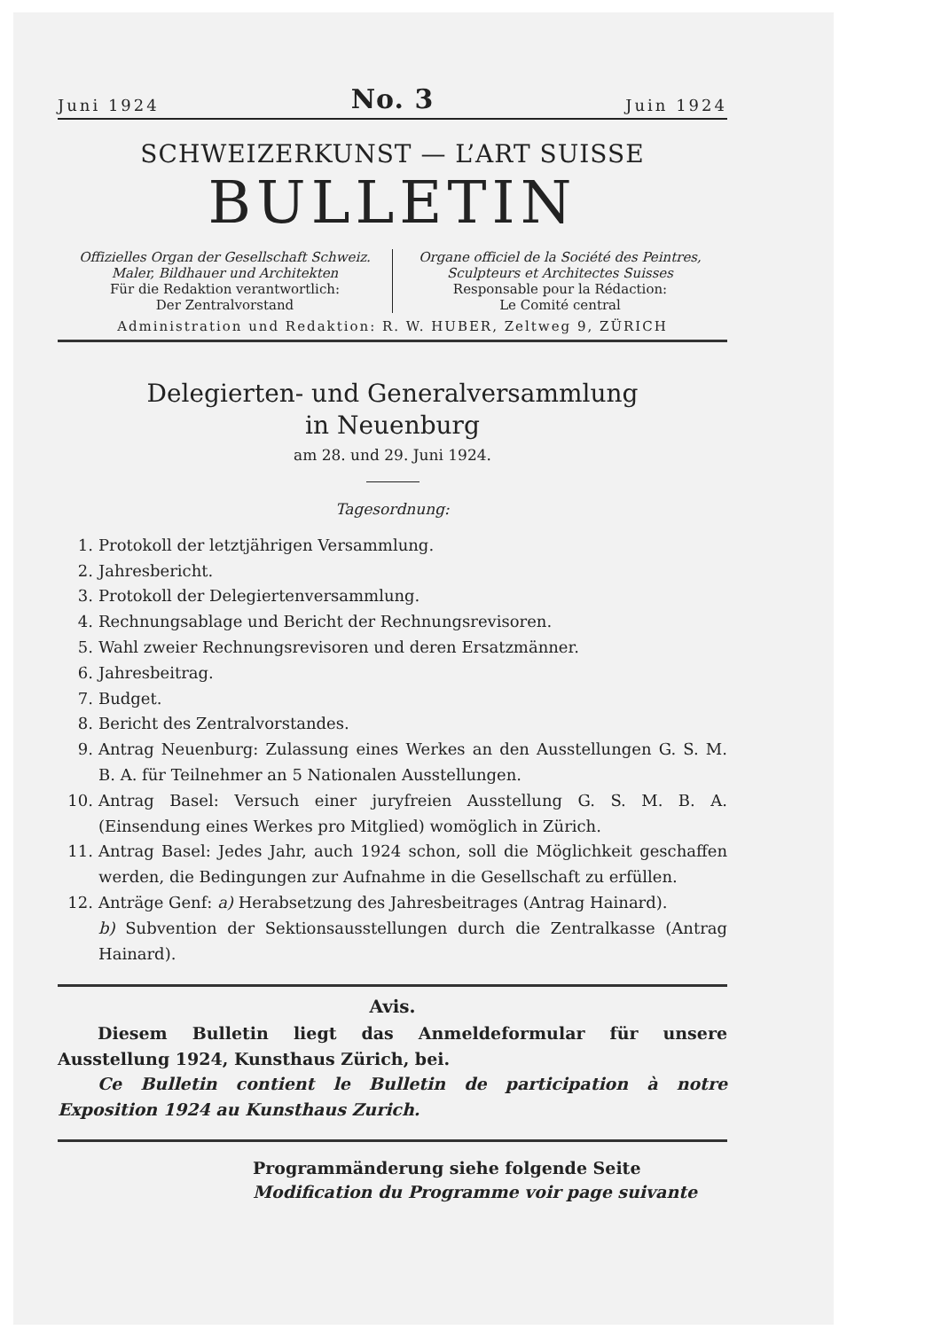Juni 1924 No. 3 Juin 1924
SCHWEIZERKUNST — L’ART SUISSE
BULLETIN
Offizielles Organ der Gesellschaft Schweiz.
Maler, Bildhauer und Architekten
Für die Redaktion verantwortlich:
Der Zentralvorstand
Organe officiel de la Société des Peintres,
Sculpteurs et Architectes Suisses
Responsable pour la Rédaction:
Le Comité central
Administration und Redaktion: R. W. HUBER, Zeltweg 9, ZÜRICH
Delegierten- und Generalversammlung
in Neuenburg
am 28. und 29. Juni 1924.
Tagesordnung:
1. Protokoll der letztjährigen Versammlung.
2. Jahresbericht.
3. Protokoll der Delegiertenversammlung.
4. Rechnungsablage und Bericht der Rechnungsrevisoren.
5. Wahl zweier Rechnungsrevisoren und deren Ersatzmänner.
6. Jahresbeitrag.
7. Budget.
8. Bericht des Zentralvorstandes.
9. Antrag Neuenburg: Zulassung eines Werkes an den Ausstellungen G. S. M. B. A. für Teilnehmer an 5 Nationalen Ausstellungen.
10. Antrag Basel: Versuch einer juryfreien Ausstellung G. S. M. B. A. (Einsendung eines Werkes pro Mitglied) womöglich in Zürich.
11. Antrag Basel: Jedes Jahr, auch 1924 schon, soll die Möglichkeit geschaffen werden, die Bedingungen zur Aufnahme in die Gesellschaft zu erfüllen.
12. Anträge Genf: a) Herabsetzung des Jahresbeitrages (Antrag Hainard).
b) Subvention der Sektionsausstellungen durch die Zentralkasse (Antrag Hainard).
Avis.
Diesem Bulletin liegt das Anmeldeformular für unsere Ausstellung 1924, Kunsthaus Zürich, bei.
Ce Bulletin contient le Bulletin de participation à notre Exposition 1924 au Kunsthaus Zurich.
Programmänderung siehe folgende Seite
Modification du Programme voir page suivante